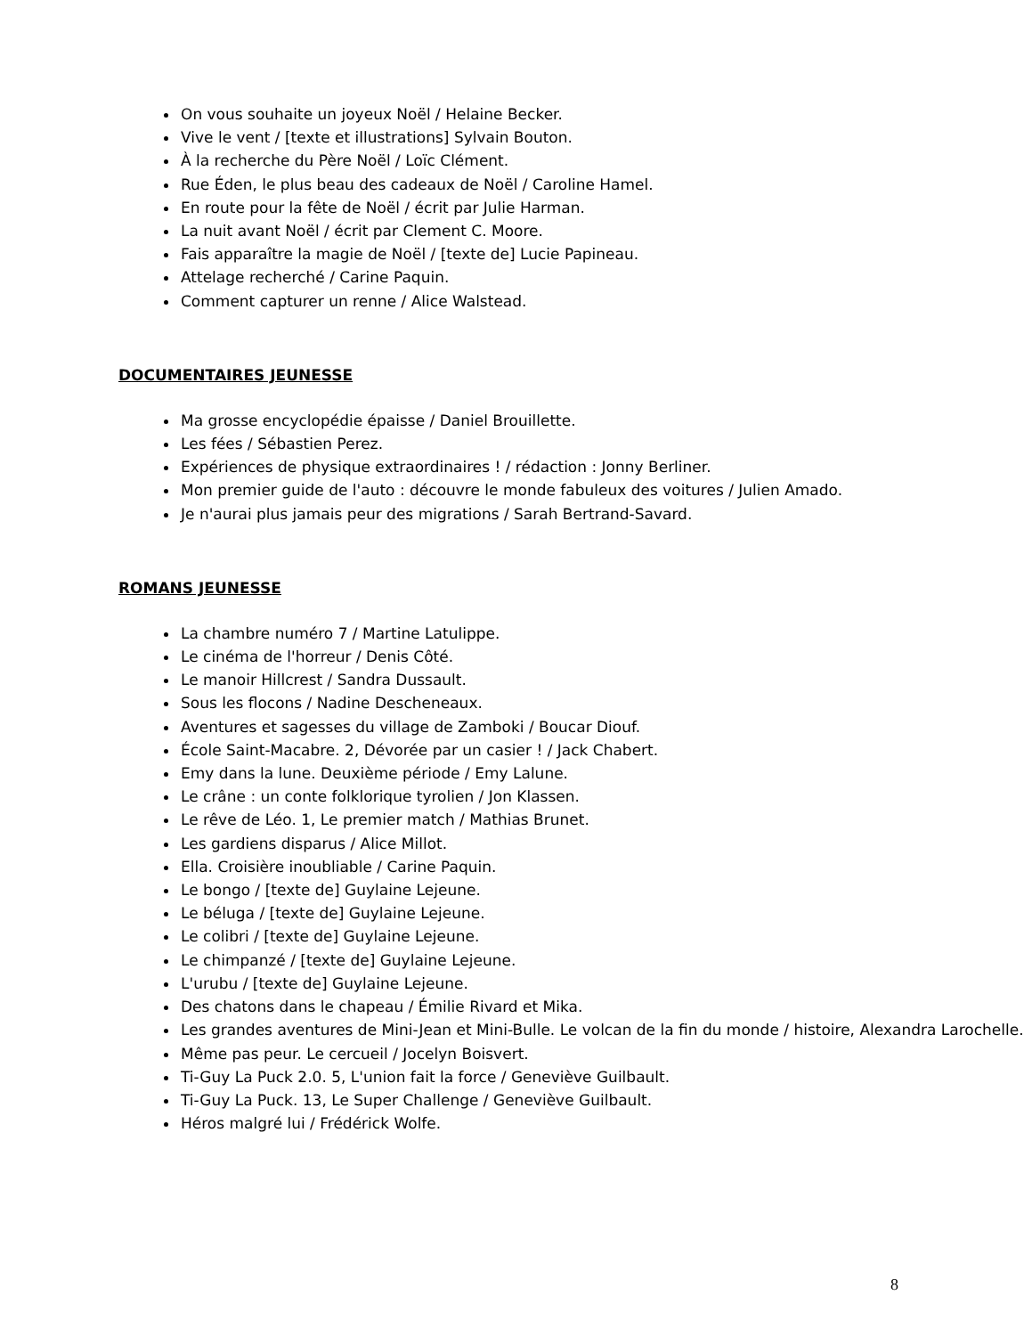On vous souhaite un joyeux Noël / Helaine Becker.
Vive le vent / [texte et illustrations] Sylvain Bouton.
À la recherche du Père Noël / Loïc Clément.
Rue Éden, le plus beau des cadeaux de Noël / Caroline Hamel.
En route pour la fête de Noël / écrit par Julie Harman.
La nuit avant Noël / écrit par Clement C. Moore.
Fais apparaître la magie de Noël / [texte de] Lucie Papineau.
Attelage recherché / Carine Paquin.
Comment capturer un renne / Alice Walstead.
DOCUMENTAIRES JEUNESSE
Ma grosse encyclopédie épaisse / Daniel Brouillette.
Les fées / Sébastien Perez.
Expériences de physique extraordinaires ! / rédaction : Jonny Berliner.
Mon premier guide de l'auto : découvre le monde fabuleux des voitures / Julien Amado.
Je n'aurai plus jamais peur des migrations / Sarah Bertrand-Savard.
ROMANS JEUNESSE
La chambre numéro 7 / Martine Latulippe.
Le cinéma de l'horreur / Denis Côté.
Le manoir Hillcrest / Sandra Dussault.
Sous les flocons / Nadine Descheneaux.
Aventures et sagesses du village de Zamboki / Boucar Diouf.
École Saint-Macabre. 2, Dévorée par un casier ! / Jack Chabert.
Emy dans la lune. Deuxième période / Emy Lalune.
Le crâne : un conte folklorique tyrolien / Jon Klassen.
Le rêve de Léo. 1, Le premier match / Mathias Brunet.
Les gardiens disparus / Alice Millot.
Ella. Croisière inoubliable / Carine Paquin.
Le bongo / [texte de] Guylaine Lejeune.
Le béluga / [texte de] Guylaine Lejeune.
Le colibri / [texte de] Guylaine Lejeune.
Le chimpanzé / [texte de] Guylaine Lejeune.
L'urubu / [texte de] Guylaine Lejeune.
Des chatons dans le chapeau / Émilie Rivard et Mika.
Les grandes aventures de Mini-Jean et Mini-Bulle. Le volcan de la fin du monde / histoire, Alexandra Larochelle.
Même pas peur. Le cercueil / Jocelyn Boisvert.
Ti-Guy La Puck 2.0. 5, L'union fait la force / Geneviève Guilbault.
Ti-Guy La Puck. 13, Le Super Challenge / Geneviève Guilbault.
Héros malgré lui / Frédérick Wolfe.
8